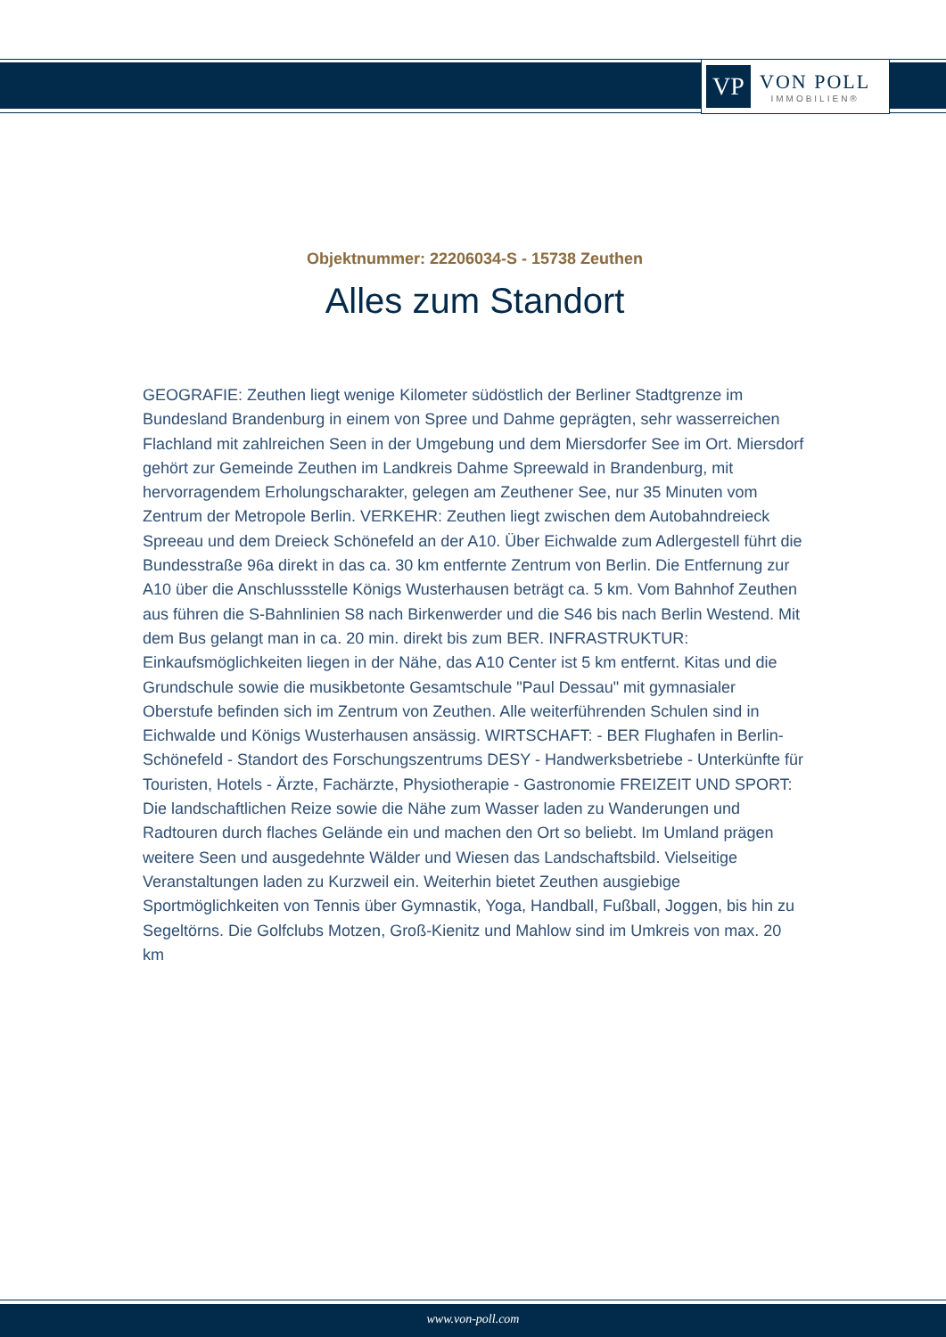VP
VON POLL
IMMOBILIEN®
Objektnummer: 22206034-S - 15738 Zeuthen
Alles zum Standort
GEOGRAFIE: Zeuthen liegt wenige Kilometer südöstlich der Berliner Stadtgrenze im Bundesland Brandenburg in einem von Spree und Dahme geprägten, sehr wasserreichen Flachland mit zahlreichen Seen in der Umgebung und dem Miersdorfer See im Ort. Miersdorf gehört zur Gemeinde Zeuthen im Landkreis Dahme Spreewald in Brandenburg, mit hervorragendem Erholungscharakter, gelegen am Zeuthener See, nur 35 Minuten vom Zentrum der Metropole Berlin. VERKEHR: Zeuthen liegt zwischen dem Autobahndreieck Spreeau und dem Dreieck Schönefeld an der A10. Über Eichwalde zum Adlergestell führt die Bundesstraße 96a direkt in das ca. 30 km entfernte Zentrum von Berlin. Die Entfernung zur A10 über die Anschlussstelle Königs Wusterhausen beträgt ca. 5 km. Vom Bahnhof Zeuthen aus führen die S-Bahnlinien S8 nach Birkenwerder und die S46 bis nach Berlin Westend. Mit dem Bus gelangt man in ca. 20 min. direkt bis zum BER. INFRASTRUKTUR: Einkaufsmöglichkeiten liegen in der Nähe, das A10 Center ist 5 km entfernt. Kitas und die Grundschule sowie die musikbetonte Gesamtschule "Paul Dessau" mit gymnasialer Oberstufe befinden sich im Zentrum von Zeuthen. Alle weiterführenden Schulen sind in Eichwalde und Königs Wusterhausen ansässig. WIRTSCHAFT: - BER Flughafen in Berlin-Schönefeld - Standort des Forschungszentrums DESY - Handwerksbetriebe - Unterkünfte für Touristen, Hotels - Ärzte, Fachärzte, Physiotherapie - Gastronomie FREIZEIT UND SPORT: Die landschaftlichen Reize sowie die Nähe zum Wasser laden zu Wanderungen und Radtouren durch flaches Gelände ein und machen den Ort so beliebt. Im Umland prägen weitere Seen und ausgedehnte Wälder und Wiesen das Landschaftsbild. Vielseitige Veranstaltungen laden zu Kurzweil ein. Weiterhin bietet Zeuthen ausgiebige Sportmöglichkeiten von Tennis über Gymnastik, Yoga, Handball, Fußball, Joggen, bis hin zu Segeltörns. Die Golfclubs Motzen, Groß-Kienitz und Mahlow sind im Umkreis von max. 20 km
www.von-poll.com